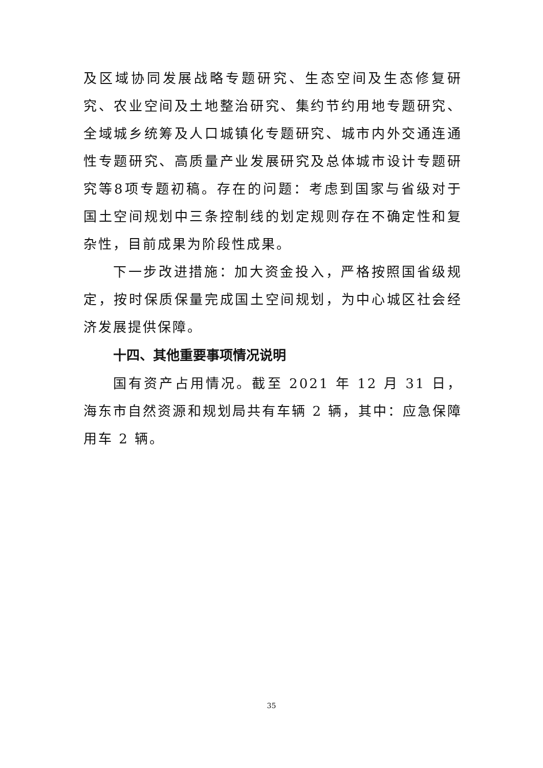及区域协同发展战略专题研究、生态空间及生态修复研究、农业空间及土地整治研究、集约节约用地专题研究、全域城乡统筹及人口城镇化专题研究、城市内外交通连通性专题研究、高质量产业发展研究及总体城市设计专题研究等8项专题初稿。存在的问题：考虑到国家与省级对于国土空间规划中三条控制线的划定规则存在不确定性和复杂性，目前成果为阶段性成果。
下一步改进措施：加大资金投入，严格按照国省级规定，按时保质保量完成国土空间规划，为中心城区社会经济发展提供保障。
十四、其他重要事项情况说明
国有资产占用情况。截至 2021 年 12 月 31 日，海东市自然资源和规划局共有车辆 2 辆，其中：应急保障用车 2 辆。
35